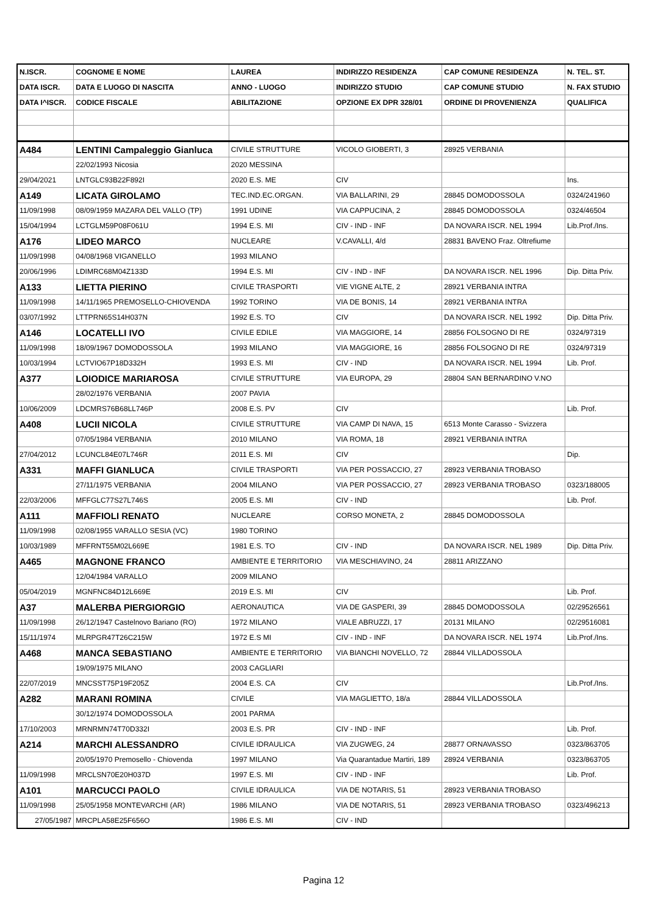| N.ISCR. | COGNOME E NOME | LAUREA | INDIRIZZO RESIDENZA | CAP COMUNE RESIDENZA | N. TEL. ST. |
| --- | --- | --- | --- | --- | --- |
| DATA ISCR. | DATA E LUOGO DI NASCITA | ANNO - LUOGO | INDIRIZZO STUDIO | CAP COMUNE STUDIO | N. FAX STUDIO |
| DATA I^ISCR. | CODICE FISCALE | ABILITAZIONE | OPZIONE EX DPR 328/01 | ORDINE DI PROVENIENZA | QUALIFICA |
| A484 | LENTINI Campaleggio Gianluca | CIVILE STRUTTURE | VICOLO GIOBERTI, 3 | 28925 VERBANIA | |
| | 22/02/1993 Nicosia | 2020 MESSINA | | | |
| 29/04/2021 | LNTGLC93B22F892I | 2020 E.S. ME | CIV | | Ins. |
| A149 | LICATA GIROLAMO | TEC.IND.EC.ORGAN. | VIA BALLARINI, 29 | 28845 DOMODOSSOLA | 0324/241960 |
| 11/09/1998 | 08/09/1959 MAZARA DEL VALLO (TP) | 1991 UDINE | VIA CAPPUCINA, 2 | 28845 DOMODOSSOLA | 0324/46504 |
| 15/04/1994 | LCTGLM59P08F061U | 1994 E.S. MI | CIV - IND - INF | DA NOVARA ISCR. NEL 1994 | Lib.Prof./Ins. |
| A176 | LIDEO MARCO | NUCLEARE | V.CAVALLI, 4/d | 28831 BAVENO Fraz. Oltrefiume | |
| 11/09/1998 | 04/08/1968 VIGANELLO | 1993 MILANO | | | |
| 20/06/1996 | LDIMRC68M04Z133D | 1994 E.S. MI | CIV - IND - INF | DA NOVARA ISCR. NEL 1996 | Dip. Ditta Priv. |
| A133 | LIETTA PIERINO | CIVILE TRASPORTI | VIE VIGNE ALTE, 2 | 28921 VERBANIA INTRA | |
| 11/09/1998 | 14/11/1965 PREMOSELLO-CHIOVENDA | 1992 TORINO | VIA DE BONIS, 14 | 28921 VERBANIA INTRA | |
| 03/07/1992 | LTTPRN65S14H037N | 1992 E.S. TO | CIV | DA NOVARA ISCR. NEL 1992 | Dip. Ditta Priv. |
| A146 | LOCATELLI IVO | CIVILE EDILE | VIA MAGGIORE, 14 | 28856 FOLSOGNO DI RE | 0324/97319 |
| 11/09/1998 | 18/09/1967 DOMODOSSOLA | 1993 MILANO | VIA MAGGIORE, 16 | 28856 FOLSOGNO DI RE | 0324/97319 |
| 10/03/1994 | LCTVIO67P18D332H | 1993 E.S. MI | CIV - IND | DA NOVARA ISCR. NEL 1994 | Lib. Prof. |
| A377 | LOIODICE MARIAROSA | CIVILE STRUTTURE | VIA EUROPA, 29 | 28804 SAN BERNARDINO V.NO | |
| | 28/02/1976 VERBANIA | 2007 PAVIA | | | |
| 10/06/2009 | LDCMRS76B68LL746P | 2008 E.S. PV | CIV | | Lib. Prof. |
| A408 | LUCII NICOLA | CIVILE STRUTTURE | VIA CAMP DI NAVA, 15 | 6513 Monte Carasso - Svizzera | |
| | 07/05/1984 VERBANIA | 2010 MILANO | VIA ROMA, 18 | 28921 VERBANIA INTRA | |
| 27/04/2012 | LCUNCL84E07L746R | 2011 E.S. MI | CIV | | Dip. |
| A331 | MAFFI GIANLUCA | CIVILE TRASPORTI | VIA PER POSSACCIO, 27 | 28923 VERBANIA TROBASO | |
| | 27/11/1975 VERBANIA | 2004 MILANO | VIA PER POSSACCIO, 27 | 28923 VERBANIA TROBASO | 0323/188005 |
| 22/03/2006 | MFFGLC77S27L746S | 2005 E.S. MI | CIV - IND | | Lib. Prof. |
| A111 | MAFFIOLI RENATO | NUCLEARE | CORSO MONETA, 2 | 28845 DOMODOSSOLA | |
| 11/09/1998 | 02/08/1955 VARALLO SESIA (VC) | 1980 TORINO | | | |
| 10/03/1989 | MFFRNT55M02L669E | 1981 E.S. TO | CIV - IND | DA NOVARA ISCR. NEL 1989 | Dip. Ditta Priv. |
| A465 | MAGNONE FRANCO | AMBIENTE E TERRITORIO | VIA MESCHIAVINO, 24 | 28811 ARIZZANO | |
| | 12/04/1984 VARALLO | 2009 MILANO | | | |
| 05/04/2019 | MGNFNC84D12L669E | 2019 E.S. MI | CIV | | Lib. Prof. |
| A37 | MALERBA PIERGIORGIO | AERONAUTICA | VIA DE GASPERI, 39 | 28845 DOMODOSSOLA | 02/29526561 |
| 11/09/1998 | 26/12/1947 Castelnovo Bariano (RO) | 1972 MILANO | VIALE ABRUZZI, 17 | 20131 MILANO | 02/29516081 |
| 15/11/1974 | MLRPGR47T26C215W | 1972 E.S MI | CIV - IND - INF | DA NOVARA ISCR. NEL 1974 | Lib.Prof./Ins. |
| A468 | MANCA SEBASTIANO | AMBIENTE E TERRITORIO | VIA BIANCHI NOVELLO, 72 | 28844 VILLADOSSOLA | |
| | 19/09/1975 MILANO | 2003 CAGLIARI | | | |
| 22/07/2019 | MNCSST75P19F205Z | 2004 E.S. CA | CIV | | Lib.Prof./Ins. |
| A282 | MARANI ROMINA | CIVILE | VIA MAGLIETTO, 18/a | 28844 VILLADOSSOLA | |
| | 30/12/1974 DOMODOSSOLA | 2001 PARMA | | | |
| 17/10/2003 | MRNRMN74T70D332I | 2003 E.S. PR | CIV - IND - INF | | Lib. Prof. |
| A214 | MARCHI ALESSANDRO | CIVILE IDRAULICA | VIA ZUGWEG, 24 | 28877 ORNAVASSO | 0323/863705 |
| | 20/05/1970 Premosello - Chiovenda | 1997 MILANO | Via Quarantadue Martiri, 189 | 28924 VERBANIA | 0323/863705 |
| 11/09/1998 | MRCLSN70E20H037D | 1997 E.S. MI | CIV - IND - INF | | Lib. Prof. |
| A101 | MARCUCCI PAOLO | CIVILE IDRAULICA | VIA DE NOTARIS, 51 | 28923 VERBANIA TROBASO | |
| 11/09/1998 | 25/05/1958 MONTEVARCHI (AR) | 1986 MILANO | VIA DE NOTARIS, 51 | 28923 VERBANIA TROBASO | 0323/496213 |
| 27/05/1987 | MRCPLA58E25F656O | 1986 E.S. MI | CIV - IND | | |
Pagina 12